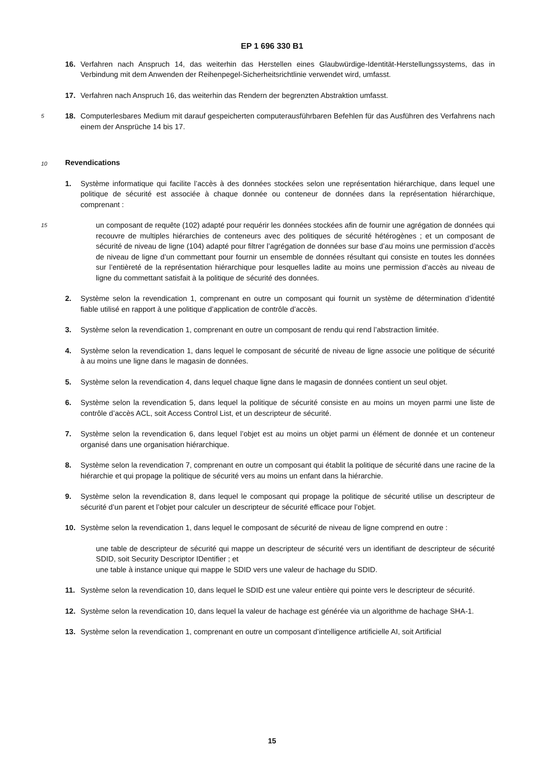EP 1 696 330 B1
16. Verfahren nach Anspruch 14, das weiterhin das Herstellen eines Glaubwürdige-Identität-Herstellungssystems, das in Verbindung mit dem Anwenden der Reihenpegel-Sicherheitsrichtlinie verwendet wird, umfasst.
17. Verfahren nach Anspruch 16, das weiterhin das Rendern der begrenzten Abstraktion umfasst.
5
18. Computerlesbares Medium mit darauf gespeicherten computerausführbaren Befehlen für das Ausführen des Verfahrens nach einem der Ansprüche 14 bis 17.
10
Revendications
1. Système informatique qui facilite l’accès à des données stockées selon une représentation hiérarchique, dans lequel une politique de sécurité est associée à chaque donnée ou conteneur de données dans la représentation hiérarchique, comprenant :
15
un composant de requête (102) adapté pour requérir les données stockées afin de fournir une agrégation de données qui recouvre de multiples hiérarchies de conteneurs avec des politiques de sécurité hétérogènes ; et un composant de sécurité de niveau de ligne (104) adapté pour filtrer l’agrégation de données sur base d’au moins une permission d’accès de niveau de ligne d’un commettant pour fournir un ensemble de données résultant qui consiste en toutes les données sur l’entièreté de la représentation hiérarchique pour lesquelles ladite au moins une permission d’accès au niveau de ligne du commettant satisfait à la politique de sécurité des données.
2. Système selon la revendication 1, comprenant en outre un composant qui fournit un système de détermination d’identité fiable utilisé en rapport à une politique d’application de contrôle d’accès.
3. Système selon la revendication 1, comprenant en outre un composant de rendu qui rend l’abstraction limitée.
4. Système selon la revendication 1, dans lequel le composant de sécurité de niveau de ligne associe une politique de sécurité à au moins une ligne dans le magasin de données.
5. Système selon la revendication 4, dans lequel chaque ligne dans le magasin de données contient un seul objet.
6. Système selon la revendication 5, dans lequel la politique de sécurité consiste en au moins un moyen parmi une liste de contrôle d’accès ACL, soit Access Control List, et un descripteur de sécurité.
7. Système selon la revendication 6, dans lequel l’objet est au moins un objet parmi un élément de donnée et un conteneur organisé dans une organisation hiérarchique.
8. Système selon la revendication 7, comprenant en outre un composant qui établit la politique de sécurité dans une racine de la hiérarchie et qui propage la politique de sécurité vers au moins un enfant dans la hiérarchie.
9. Système selon la revendication 8, dans lequel le composant qui propage la politique de sécurité utilise un descripteur de sécurité d’un parent et l’objet pour calculer un descripteur de sécurité efficace pour l’objet.
10. Système selon la revendication 1, dans lequel le composant de sécurité de niveau de ligne comprend en outre :
une table de descripteur de sécurité qui mappe un descripteur de sécurité vers un identifiant de descripteur de sécurité SDID, soit Security Descriptor IDentifier ; et
une table à instance unique qui mappe le SDID vers une valeur de hachage du SDID.
11. Système selon la revendication 10, dans lequel le SDID est une valeur entière qui pointe vers le descripteur de sécurité.
12. Système selon la revendication 10, dans lequel la valeur de hachage est générée via un algorithme de hachage SHA-1.
13. Système selon la revendication 1, comprenant en outre un composant d’intelligence artificielle AI, soit Artificial
15